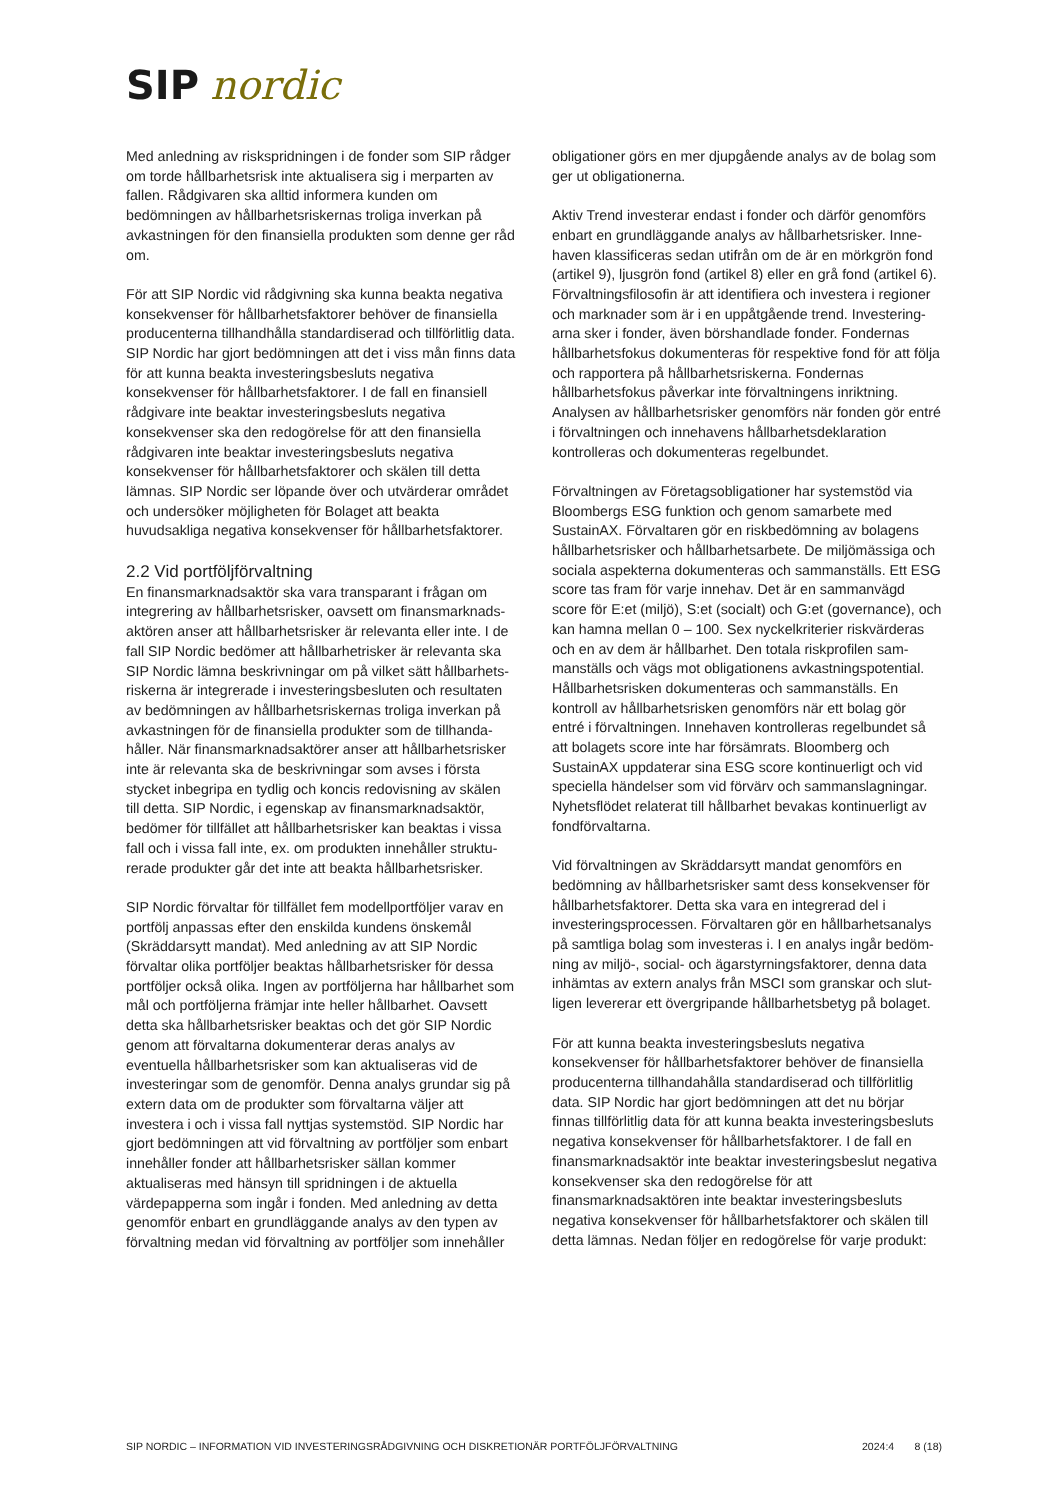SIP nordic
Med anledning av riskspridningen i de fonder som SIP rådger om torde hållbarhetsrisk inte aktualisera sig i merparten av fallen. Rådgivaren ska alltid informera kunden om bedömningen av hållbarhetsriskernas troliga inverkan på avkastningen för den finansiella produkten som denne ger råd om.
För att SIP Nordic vid rådgivning ska kunna beakta negativa konsekvenser för hållbarhetsfaktorer behöver de finansiella producenterna tillhandhålla standardiserad och tillförlitlig data. SIP Nordic har gjort bedömningen att det i viss mån finns data för att kunna beakta investeringsbesluts negativa konsekvenser för hållbarhetsfaktorer. I de fall en finansiell rådgivare inte beaktar investeringsbesluts negativa konsekvenser ska den redogörelse för att den finansiella rådgivaren inte beaktar investeringsbesluts negativa konsekvenser för hållbarhetsfaktorer och skälen till detta lämnas. SIP Nordic ser löpande över och utvärderar området och undersöker möjligheten för Bolaget att beakta huvudsakliga negativa konsekvenser för hållbarhetsfaktorer.
2.2 Vid portföljförvaltning
En finansmarknadsaktör ska vara transparant i frågan om integrering av hållbarhetsrisker, oavsett om finansmarknads­aktören anser att hållbarhetsrisker är relevanta eller inte. I de fall SIP Nordic bedömer att hållbarhetrisker är relevanta ska SIP Nordic lämna beskrivningar om på vilket sätt hållbarhets­riskerna är integrerade i investeringsbesluten och resultaten av bedömningen av hållbarhetsriskernas troliga inverkan på avkastningen för de finansiella produkter som de tillhanda­håller. När finansmarknadsaktörer anser att hållbarhetsrisker inte är relevanta ska de beskrivningar som avses i första stycket inbegripa en tydlig och koncis redovisning av skälen till detta. SIP Nordic, i egenskap av finansmarknadsaktör, bedömer för tillfället att hållbarhetsrisker kan beaktas i vissa fall och i vissa fall inte, ex. om produkten innehåller struktu­rerade produkter går det inte att beakta hållbarhetsrisker.
SIP Nordic förvaltar för tillfället fem modellportföljer varav en portfölj anpassas efter den enskilda kundens önskemål (Skräddarsytt mandat). Med anledning av att SIP Nordic förvaltar olika portföljer beaktas hållbarhetsrisker för dessa portföljer också olika. Ingen av portföljerna har hållbarhet som mål och portföljerna främjar inte heller hållbarhet. Oavsett detta ska hållbarhetsrisker beaktas och det gör SIP Nordic genom att förvaltarna dokumenterar deras analys av eventuella hållbarhetsrisker som kan aktualiseras vid de investeringar som de genomför. Denna analys grundar sig på extern data om de produkter som förvaltarna väljer att investera i och i vissa fall nyttjas systemstöd. SIP Nordic har gjort bedömningen att vid förvaltning av portföljer som enbart innehåller fonder att hållbarhetsrisker sällan kommer aktualiseras med hänsyn till spridningen i de aktuella värdepapperna som ingår i fonden. Med anledning av detta genomför enbart en grundläggande analys av den typen av förvaltning medan vid förvaltning av portföljer som innehåller
obligationer görs en mer djupgående analys av de bolag som ger ut obligationerna.
Aktiv Trend investerar endast i fonder och därför genomförs enbart en grundläggande analys av hållbarhetsrisker. Inne­haven klassificeras sedan utifrån om de är en mörkgrön fond (artikel 9), ljusgrön fond (artikel 8) eller en grå fond (artikel 6). Förvaltningsfilosofin är att identifiera och investera i regioner och marknader som är i en uppåtgående trend. Investering­arna sker i fonder, även börshandlade fonder. Fondernas hållbarhetsfokus dokumenteras för respektive fond för att följa och rapportera på hållbarhetsriskerna. Fondernas hållbarhetsfokus påverkar inte förvaltningens inriktning. Analysen av hållbarhetsrisker genomförs när fonden gör entré i förvaltningen och innehavens hållbarhetsdeklaration kontrolleras och dokumenteras regelbundet.
Förvaltningen av Företagsobligationer har systemstöd via Bloombergs ESG funktion och genom samarbete med SustainAX. Förvaltaren gör en riskbedömning av bolagens hållbarhetsrisker och hållbarhetsarbete. De miljömässiga och sociala aspekterna dokumenteras och sammanställs. Ett ESG score tas fram för varje innehav. Det är en sammanvägd score för E:et (miljö), S:et (socialt) och G:et (governance), och kan hamna mellan 0 – 100. Sex nyckelkriterier riskvärderas och en av dem är hållbarhet. Den totala riskprofilen sam­manställs och vägs mot obligationens avkastningspotential. Hållbarhetsrisken dokumenteras och sammanställs. En kontroll av hållbarhetsrisken genomförs när ett bolag gör entré i förvaltningen. Innehaven kontrolleras regelbundet så att bolagets score inte har försämrats. Bloomberg och SustainAX uppdaterar sina ESG score kontinuerligt och vid speciella händelser som vid förvärv och sammanslagningar. Nyhetsflödet relaterat till hållbarhet bevakas kontinuerligt av fondförvaltarna.
Vid förvaltningen av Skräddarsytt mandat genomförs en bedömning av hållbarhetsrisker samt dess konsekvenser för hållbarhetsfaktorer. Detta ska vara en integrerad del i investeringsprocessen. Förvaltaren gör en hållbarhetsanalys på samtliga bolag som investeras i. I en analys ingår bedöm­ning av miljö-, social- och ägarstyrningsfaktorer, denna data inhämtas av extern analys från MSCI som granskar och slut­ligen levererar ett övergripande hållbarhetsbetyg på bolaget.
För att kunna beakta investeringsbesluts negativa konsekvenser för hållbarhetsfaktorer behöver de finansiella producenterna tillhandahålla standardiserad och tillförlitlig data. SIP Nordic har gjort bedömningen att det nu börjar finnas tillförlitlig data för att kunna beakta investeringsbesluts negativa konsekvenser för hållbarhetsfaktorer. I de fall en finansmarknadsaktör inte beaktar investeringsbeslut negativa konsekvenser ska den redogörelse för att finansmarknadsaktören inte beaktar investeringsbesluts negativa konsekvenser för hållbarhetsfaktorer och skälen till detta lämnas. Nedan följer en redogörelse för varje produkt:
SIP NORDIC – INFORMATION VID INVESTERINGSRÅDGIVNING OCH DISKRETIONÄR PORTFÖLJFÖRVALTNING 2024:4 8 (18)